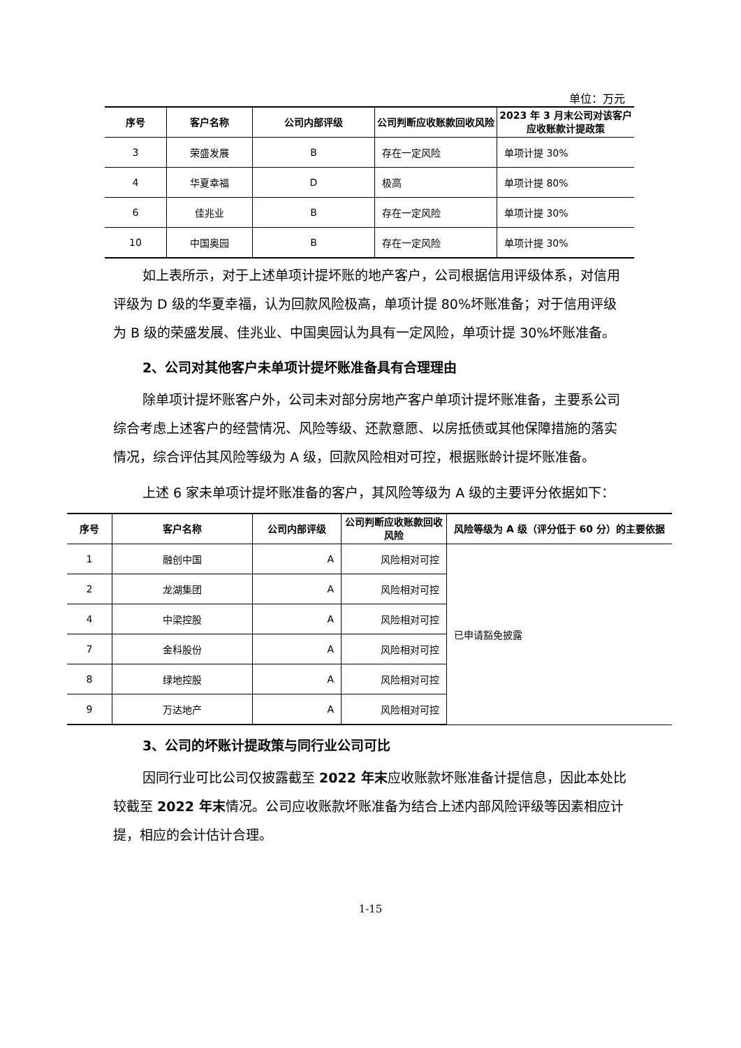单位：万元
| 序号 | 客户名称 | 公司内部评级 | 公司判断应收账款回收风险 | 2023 年 3 月末公司对该客户应收账款计提政策 |
| --- | --- | --- | --- | --- |
| 3 | 荣盛发展 | B | 存在一定风险 | 单项计提 30% |
| 4 | 华夏幸福 | D | 极高 | 单项计提 80% |
| 6 | 佳兆业 | B | 存在一定风险 | 单项计提 30% |
| 10 | 中国奥园 | B | 存在一定风险 | 单项计提 30% |
如上表所示，对于上述单项计提坏账的地产客户，公司根据信用评级体系，对信用评级为 D 级的华夏幸福，认为回款风险极高，单项计提 80%坏账准备；对于信用评级为 B 级的荣盛发展、佳兆业、中国奥园认为具有一定风险，单项计提 30%坏账准备。
2、公司对其他客户未单项计提坏账准备具有合理理由
除单项计提坏账客户外，公司未对部分房地产客户单项计提坏账准备，主要系公司综合考虑上述客户的经营情况、风险等级、还款意愿、以房抵债或其他保障措施的落实情况，综合评估其风险等级为 A 级，回款风险相对可控，根据账龄计提坏账准备。
上述 6 家未单项计提坏账准备的客户，其风险等级为 A 级的主要评分依据如下：
| 序号 | 客户名称 | 公司内部评级 | 公司判断应收账款回收风险 | 风险等级为 A 级（评分低于 60 分）的主要依据 |
| --- | --- | --- | --- | --- |
| 1 | 融创中国 | A | 风险相对可控 | 已申请豁免披露 |
| 2 | 龙湖集团 | A | 风险相对可控 | |
| 4 | 中梁控股 | A | 风险相对可控 | |
| 7 | 金科股份 | A | 风险相对可控 | |
| 8 | 绿地控股 | A | 风险相对可控 | |
| 9 | 万达地产 | A | 风险相对可控 | |
3、公司的坏账计提政策与同行业公司可比
因同行业可比公司仅披露截至 2022 年末应收账款坏账准备计提信息，因此本处比较截至 2022 年末情况。公司应收账款坏账准备为结合上述内部风险评级等因素相应计提，相应的会计估计合理。
1-15